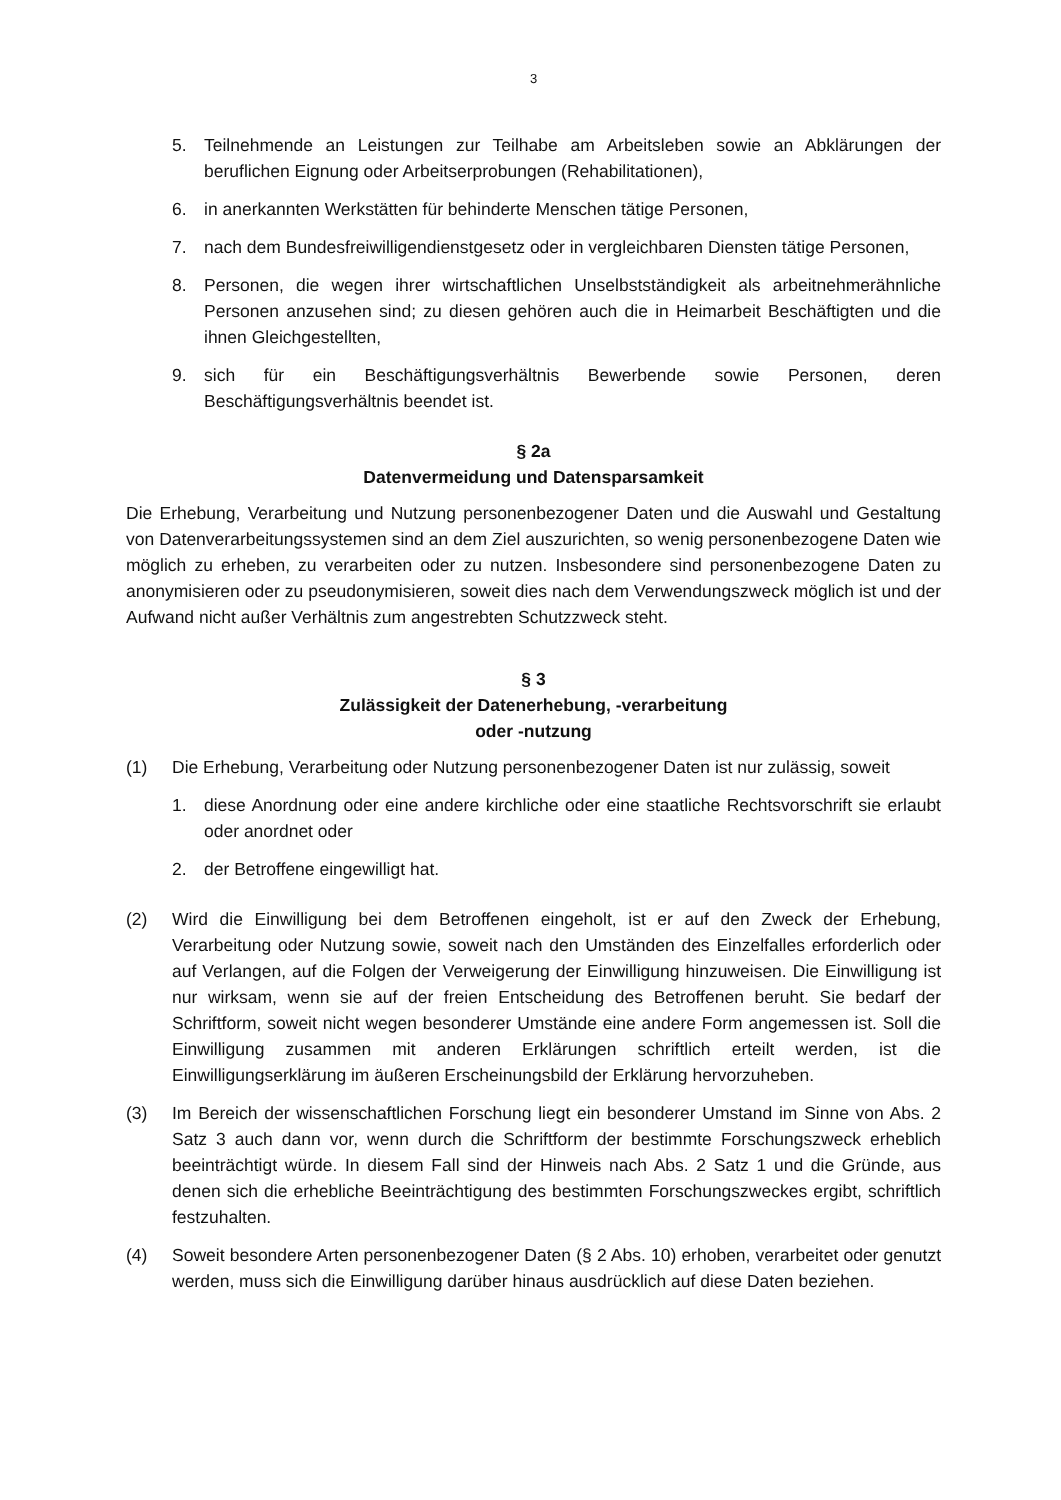3
5. Teilnehmende an Leistungen zur Teilhabe am Arbeitsleben sowie an Abklärungen der beruflichen Eignung oder Arbeitserprobungen (Rehabilitationen),
6. in anerkannten Werkstätten für behinderte Menschen tätige Personen,
7. nach dem Bundesfreiwilligendienstgesetz oder in vergleichbaren Diensten tätige Personen,
8. Personen, die wegen ihrer wirtschaftlichen Unselbstständigkeit als arbeitnehmerähnliche Personen anzusehen sind; zu diesen gehören auch die in Heimarbeit Beschäftigten und die ihnen Gleichgestellten,
9. sich für ein Beschäftigungsverhältnis Bewerbende sowie Personen, deren Beschäftigungsverhältnis beendet ist.
§ 2a
Datenvermeidung und Datensparsamkeit
Die Erhebung, Verarbeitung und Nutzung personenbezogener Daten und die Auswahl und Gestaltung von Datenverarbeitungssystemen sind an dem Ziel auszurichten, so wenig personenbezogene Daten wie möglich zu erheben, zu verarbeiten oder zu nutzen. Insbesondere sind personenbezogene Daten zu anonymisieren oder zu pseudonymisieren, soweit dies nach dem Verwendungszweck möglich ist und der Aufwand nicht außer Verhältnis zum angestrebten Schutzzweck steht.
§ 3
Zulässigkeit der Datenerhebung, -verarbeitung
oder -nutzung
(1) Die Erhebung, Verarbeitung oder Nutzung personenbezogener Daten ist nur zulässig, soweit
1. diese Anordnung oder eine andere kirchliche oder eine staatliche Rechtsvorschrift sie erlaubt oder anordnet oder
2. der Betroffene eingewilligt hat.
(2) Wird die Einwilligung bei dem Betroffenen eingeholt, ist er auf den Zweck der Erhebung, Verarbeitung oder Nutzung sowie, soweit nach den Umständen des Einzelfalles erforderlich oder auf Verlangen, auf die Folgen der Verweigerung der Einwilligung hinzuweisen. Die Einwilligung ist nur wirksam, wenn sie auf der freien Entscheidung des Betroffenen beruht. Sie bedarf der Schriftform, soweit nicht wegen besonderer Umstände eine andere Form angemessen ist. Soll die Einwilligung zusammen mit anderen Erklärungen schriftlich erteilt werden, ist die Einwilligungserklärung im äußeren Erscheinungsbild der Erklärung hervorzuheben.
(3) Im Bereich der wissenschaftlichen Forschung liegt ein besonderer Umstand im Sinne von Abs. 2 Satz 3 auch dann vor, wenn durch die Schriftform der bestimmte Forschungszweck erheblich beeinträchtigt würde. In diesem Fall sind der Hinweis nach Abs. 2 Satz 1 und die Gründe, aus denen sich die erhebliche Beeinträchtigung des bestimmten Forschungszweckes ergibt, schriftlich festzuhalten.
(4) Soweit besondere Arten personenbezogener Daten (§ 2 Abs. 10) erhoben, verarbeitet oder genutzt werden, muss sich die Einwilligung darüber hinaus ausdrücklich auf diese Daten beziehen.